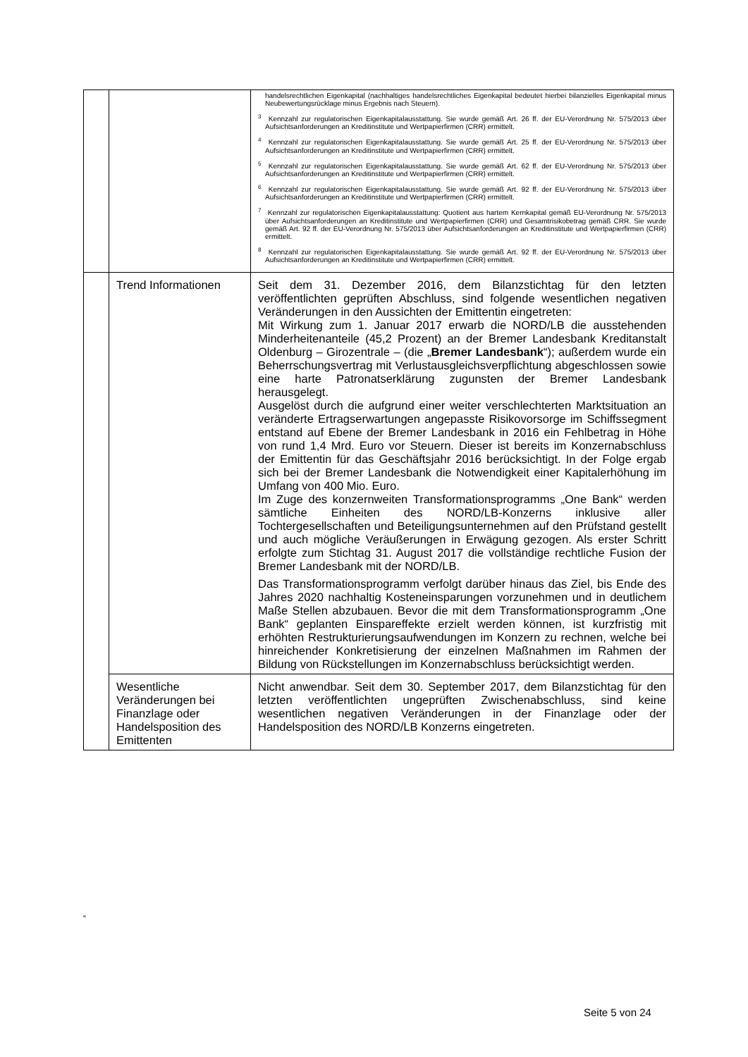| | | handelsrechtlichen Eigenkapital (nachhaltiges handelsrechtliches Eigenkapital bedeutet hierbei bilanzielles Eigenkapital minus Neubewertungsrücklage minus Ergebnis nach Steuern). <sup>3</sup> Kennzahl zur regulatorischen Eigenkapitalausstattung. Sie wurde gemäß Art. 26 ff. der EU-Verordnung Nr. 575/2013 über Aufsichtsanforderungen an Kreditinstitute und Wertpapierfirmen (CRR) ermittelt. <sup>4</sup> Kennzahl zur regulatorischen Eigenkapitalausstattung. Sie wurde gemäß Art. 25 ff. der EU-Verordnung Nr. 575/2013 über Aufsichtsanforderungen an Kreditinstitute und Wertpapierfirmen (CRR) ermittelt. <sup>5</sup> Kennzahl zur regulatorischen Eigenkapitalausstattung. Sie wurde gemäß Art. 62 ff. der EU-Verordnung Nr. 575/2013 über Aufsichtsanforderungen an Kreditinstitute und Wertpapierfirmen (CRR) ermittelt. <sup>6</sup> Kennzahl zur regulatorischen Eigenkapitalausstattung. Sie wurde gemäß Art. 92 ff. der EU-Verordnung Nr. 575/2013 über Aufsichtsanforderungen an Kreditinstitute und Wertpapierfirmen (CRR) ermittelt. <sup>7</sup> Kennzahl zur regulatorischen Eigenkapitalausstattung: Quotient aus hartem Kernkapital gemäß EU-Verordnung Nr. 575/2013 über Aufsichtsanforderungen an Kreditinstitute und Wertpapierfirmen (CRR) und Gesamtrisikobetrag gemäß CRR. Sie wurde gemäß Art. 92 ff. der EU-Verordnung Nr. 575/2013 über Aufsichtsanforderungen an Kreditinstitute und Wertpapierfirmen (CRR) ermittelt. <sup>8</sup> Kennzahl zur regulatorischen Eigenkapitalausstattung. Sie wurde gemäß Art. 92 ff. der EU-Verordnung Nr. 575/2013 über Aufsichtsanforderungen an Kreditinstitute und Wertpapierfirmen (CRR) ermittelt. |
| | Trend Informationen | Seit dem 31. Dezember 2016, dem Bilanzstichtag für den letzten veröffentlichten geprüften Abschluss, sind folgende wesentlichen negativen Veränderungen in den Aussichten der Emittentin eingetreten: Mit Wirkung zum 1. Januar 2017 erwarb die NORD/LB die ausstehenden Minderheitenanteile (45,2 Prozent) an der Bremer Landesbank Kreditanstalt Oldenburg – Girozentrale – (die „ Bremer Landesbank “); außerdem wurde ein Beherrschungsvertrag mit Verlustausgleichsverpflichtung abgeschlossen sowie eine harte Patronatserklärung zugunsten der Bremer Landesbank herausgelegt. Ausgelöst durch die aufgrund einer weiter verschlechterten Marktsituation an veränderte Ertragserwartungen angepasste Risikovorsorge im Schiffssegment entstand auf Ebene der Bremer Landesbank in 2016 ein Fehlbetrag in Höhe von rund 1,4 Mrd. Euro vor Steuern. Dieser ist bereits im Konzernabschluss der Emittentin für das Geschäftsjahr 2016 berücksichtigt. In der Folge ergab sich bei der Bremer Landesbank die Notwendigkeit einer Kapitalerhöhung im Umfang von 400 Mio. Euro. Im Zuge des konzernweiten Transformationsprogramms „One Bank“ werden sämtliche Einheiten des NORD/LB-Konzerns inklusive aller Tochtergesellschaften und Beteiligungsunternehmen auf den Prüfstand gestellt und auch mögliche Veräußerungen in Erwägung gezogen. Als erster Schritt erfolgte zum Stichtag 31. August 2017 die vollständige rechtliche Fusion der Bremer Landesbank mit der NORD/LB. Das Transformationsprogramm verfolgt darüber hinaus das Ziel, bis Ende des Jahres 2020 nachhaltig Kosteneinsparungen vorzunehmen und in deutlichem Maße Stellen abzubauen. Bevor die mit dem Transformationsprogramm „One Bank“ geplanten Einspareffekte erzielt werden können, ist kurzfristig mit erhöhten Restrukturierungsaufwendungen im Konzern zu rechnen, welche bei hinreichender Konkretisierung der einzelnen Maßnahmen im Rahmen der Bildung von Rückstellungen im Konzernabschluss berücksichtigt werden. |
| | Wesentliche Veränderungen bei Finanzlage oder Handelsposition des Emittenten | Nicht anwendbar. Seit dem 30. September 2017, dem Bilanzstichtag für den letzten veröffentlichten ungeprüften Zwischenabschluss, sind keine wesentlichen negativen Veränderungen in der Finanzlage oder der Handelsposition des NORD/LB Konzerns eingetreten. |
“
Seite 5 von 24